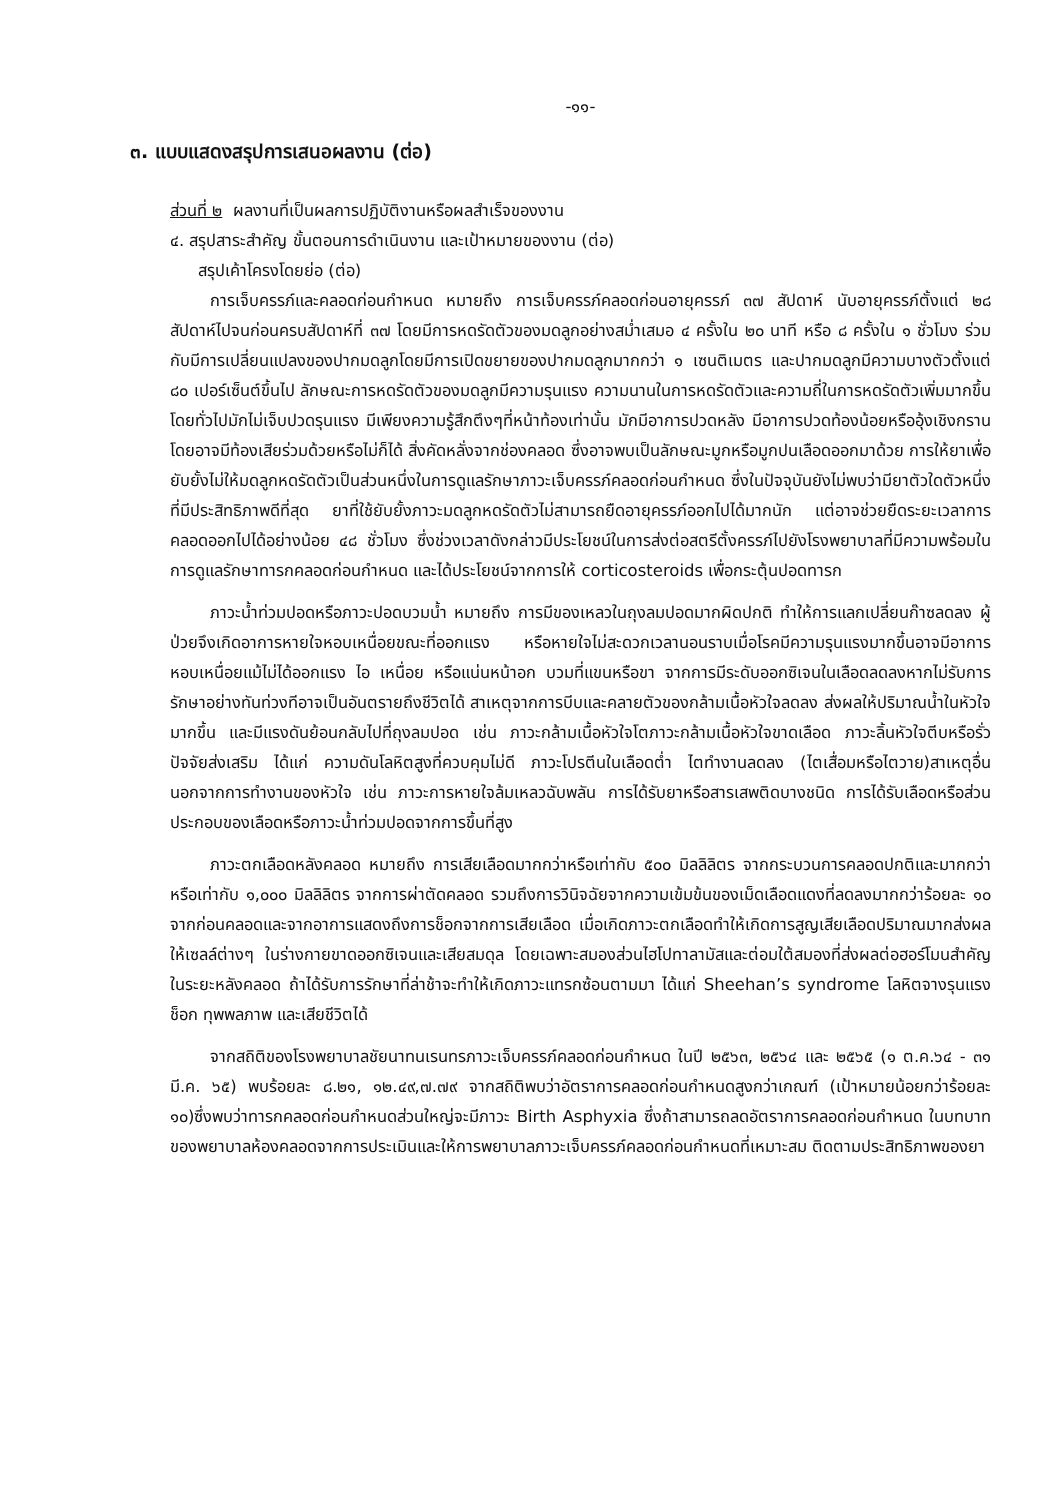-๑๑-
๓. แบบแสดงสรุปการเสนอผลงาน (ต่อ)
ส่วนที่ ๒ ผลงานที่เป็นผลการปฏิบัติงานหรือผลสำเร็จของงาน
๔. สรุปสาระสำคัญ ขั้นตอนการดำเนินงาน และเป้าหมายของงาน (ต่อ)
สรุปเค้าโครงโดยย่อ (ต่อ)
การเจ็บครรภ์และคลอดก่อนกำหนด หมายถึง การเจ็บครรภ์คลอดก่อนอายุครรภ์ ๓๗ สัปดาห์ นับอายุครรภ์ตั้งแต่ ๒๘ สัปดาห์ไปจนก่อนครบสัปดาห์ที่ ๓๗ โดยมีการหดรัดตัวของมดลูกอย่างสม่ำเสมอ ๔ ครั้งใน ๒๐ นาที หรือ ๘ ครั้งใน ๑ ชั่วโมง ร่วมกับมีการเปลี่ยนแปลงของปากมดลูกโดยมีการเปิดขยายของปากมดลูกมากกว่า ๑ เซนติเมตร และปากมดลูกมีความบางตัวตั้งแต่ ๘๐ เปอร์เซ็นต์ขึ้นไป ลักษณะการหดรัดตัวของมดลูกมีความรุนแรง ความนานในการหดรัดตัวและความถี่ในการหดรัดตัวเพิ่มมากขึ้น โดยทั่วไปมักไม่เจ็บปวดรุนแรง มีเพียงความรู้สึกตึงๆที่หน้าท้องเท่านั้น มักมีอาการปวดหลัง มีอาการปวดท้องน้อยหรืออุ้งเชิงกราน โดยอาจมีท้องเสียร่วมด้วยหรือไม่ก็ได้ สิ่งคัดหลั่งจากช่องคลอด ซึ่งอาจพบเป็นลักษณะมูกหรือมูกปนเลือดออกมาด้วย การให้ยาเพื่อยับยั้งไม่ให้มดลูกหดรัดตัวเป็นส่วนหนึ่งในการดูแลรักษาภาวะเจ็บครรภ์คลอดก่อนกำหนด ซึ่งในปัจจุบันยังไม่พบว่ามียาตัวใดตัวหนึ่งที่มีประสิทธิภาพดีที่สุด ยาที่ใช้ยับยั้งภาวะมดลูกหดรัดตัวไม่สามารถยืดอายุครรภ์ออกไปได้มากนัก แต่อาจช่วยยืดระยะเวลาการคลอดออกไปได้อย่างน้อย ๔๘ ชั่วโมง ซึ่งช่วงเวลาดังกล่าวมีประโยชน์ในการส่งต่อสตรีตั้งครรภ์ไปยังโรงพยาบาลที่มีความพร้อมในการดูแลรักษาทารกคลอดก่อนกำหนด และได้ประโยชน์จากการให้ corticosteroids เพื่อกระตุ้นปอดทารก
ภาวะน้ำท่วมปอดหรือภาวะปอดบวมน้ำ หมายถึง การมีของเหลวในถุงลมปอดมากผิดปกติ ทำให้การแลกเปลี่ยนก๊าซลดลง ผู้ป่วยจึงเกิดอาการหายใจหอบเหนื่อยขณะที่ออกแรง หรือหายใจไม่สะดวกเวลานอนราบเมื่อโรคมีความรุนแรงมากขึ้นอาจมีอาการหอบเหนื่อยแม้ไม่ได้ออกแรง ไอ เหนื่อย หรือแน่นหน้าอก บวมที่แขนหรือขา จากการมีระดับออกซิเจนในเลือดลดลงหากไม่รับการรักษาอย่างทันท่วงทีอาจเป็นอันตรายถึงชีวิตได้ สาเหตุจากการบีบและคลายตัวของกล้ามเนื้อหัวใจลดลง ส่งผลให้ปริมาณน้ำในหัวใจมากขึ้น และมีแรงดันย้อนกลับไปที่ถุงลมปอด เช่น ภาวะกล้ามเนื้อหัวใจโตภาวะกล้ามเนื้อหัวใจขาดเลือด ภาวะลิ้นหัวใจตีบหรือรั่ว ปัจจัยส่งเสริม ได้แก่ ความดันโลหิตสูงที่ควบคุมไม่ดี ภาวะโปรตีนในเลือดต่ำ ไตทำงานลดลง (ไตเสื่อมหรือไตวาย)สาเหตุอื่นนอกจากการทำงานของหัวใจ เช่น ภาวะการหายใจล้มเหลวฉับพลัน การได้รับยาหรือสารเสพติดบางชนิด การได้รับเลือดหรือส่วนประกอบของเลือดหรือภาวะน้ำท่วมปอดจากการขึ้นที่สูง
ภาวะตกเลือดหลังคลอด หมายถึง การเสียเลือดมากกว่าหรือเท่ากับ ๕๐๐ มิลลิลิตร จากกระบวนการคลอดปกติและมากกว่าหรือเท่ากับ ๑,๐๐๐ มิลลิลิตร จากการผ่าตัดคลอด รวมถึงการวินิจฉัยจากความเข้มข้นของเม็ดเลือดแดงที่ลดลงมากกว่าร้อยละ ๑๐ จากก่อนคลอดและจากอาการแสดงถึงการช็อกจากการเสียเลือด เมื่อเกิดภาวะตกเลือดทำให้เกิดการสูญเสียเลือดปริมาณมากส่งผลให้เซลล์ต่างๆ ในร่างกายขาดออกซิเจนและเสียสมดุล โดยเฉพาะสมองส่วนไฮโปทาลามัสและต่อมใต้สมองที่ส่งผลต่อฮอร์โมนสำคัญในระยะหลังคลอด ถ้าได้รับการรักษาที่ล่าช้าจะทำให้เกิดภาวะแทรกซ้อนตามมา ได้แก่ Sheehan’s syndrome โลหิตจางรุนแรง ช็อก ทุพพลภาพ และเสียชีวิตได้
จากสถิติของโรงพยาบาลชัยนาทนเรนทรภาวะเจ็บครรภ์คลอดก่อนกำหนด ในปี ๒๕๖๓, ๒๕๖๔ และ ๒๕๖๕ (๑ ต.ค.๖๔ - ๓๑ มี.ค. ๖๕) พบร้อยละ ๘.๒๑, ๑๒.๔๙,๗.๗๙ จากสถิติพบว่าอัตราการคลอดก่อนกำหนดสูงกว่าเกณฑ์ (เป้าหมายน้อยกว่าร้อยละ ๑๐)ซึ่งพบว่าทารกคลอดก่อนกำหนดส่วนใหญ่จะมีภาวะ Birth Asphyxia ซึ่งถ้าสามารถลดอัตราการคลอดก่อนกำหนด ในบทบาทของพยาบาลห้องคลอดจากการประเมินและให้การพยาบาลภาวะเจ็บครรภ์คลอดก่อนกำหนดที่เหมาะสม ติดตามประสิทธิภาพของยา